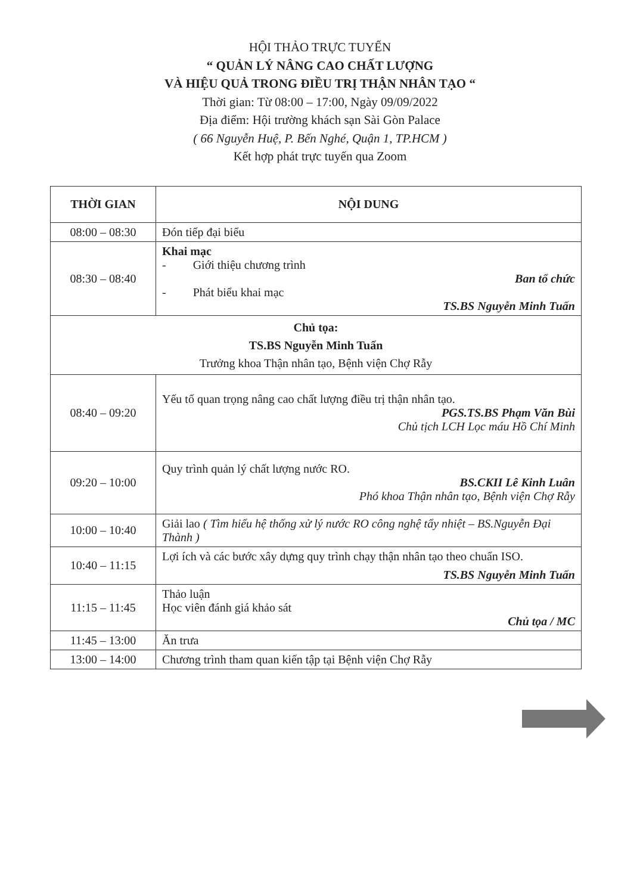HỘI THẢO TRỰC TUYẾN
“ QUẢN LÝ NÂNG CAO CHẤT LƯỢNG
VÀ HIỆU QUẢ TRONG ĐIỀU TRỊ THẬN NHÂN TẠO “
Thời gian: Từ 08:00 – 17:00, Ngày 09/09/2022
Địa điểm: Hội trường khách sạn Sài Gòn Palace
( 66 Nguyễn Huệ, P. Bến Nghé, Quận 1, TP.HCM )
Kết hợp phát trực tuyến qua Zoom
| THỜI GIAN | NỘI DUNG |
| --- | --- |
| 08:00 – 08:30 | Đón tiếp đại biểu |
| 08:30 – 08:40 | Khai mạc - Giới thiệu chương trình Ban tổ chức - Phát biểu khai mạc TS.BS Nguyễn Minh Tuấn |
| Chủ tọa: TS.BS Nguyễn Minh Tuấn Trưởng khoa Thận nhân tạo, Bệnh viện Chợ Rẫy | |
| 08:40 – 09:20 | Yếu tố quan trọng nâng cao chất lượng điều trị thận nhân tạo. PGS.TS.BS Phạm Văn Bùi Chủ tịch LCH Lọc máu Hồ Chí Minh |
| 09:20 – 10:00 | Quy trình quản lý chất lượng nước RO. BS.CKII Lê Kinh Luân Phó khoa Thận nhân tạo, Bệnh viện Chợ Rẫy |
| 10:00 – 10:40 | Giải lao ( Tìm hiểu hệ thống xử lý nước RO công nghệ tẩy nhiệt – BS.Nguyễn Đại Thành ) |
| 10:40 – 11:15 | Lợi ích và các bước xây dựng quy trình chạy thận nhân tạo theo chuẩn ISO. TS.BS Nguyễn Minh Tuấn |
| 11:15 – 11:45 | Thảo luận Học viên đánh giá khảo sát Chủ tọa / MC |
| 11:45 – 13:00 | Ăn trưa |
| 13:00 – 14:00 | Chương trình tham quan kiến tập tại Bệnh viện Chợ Rẫy |